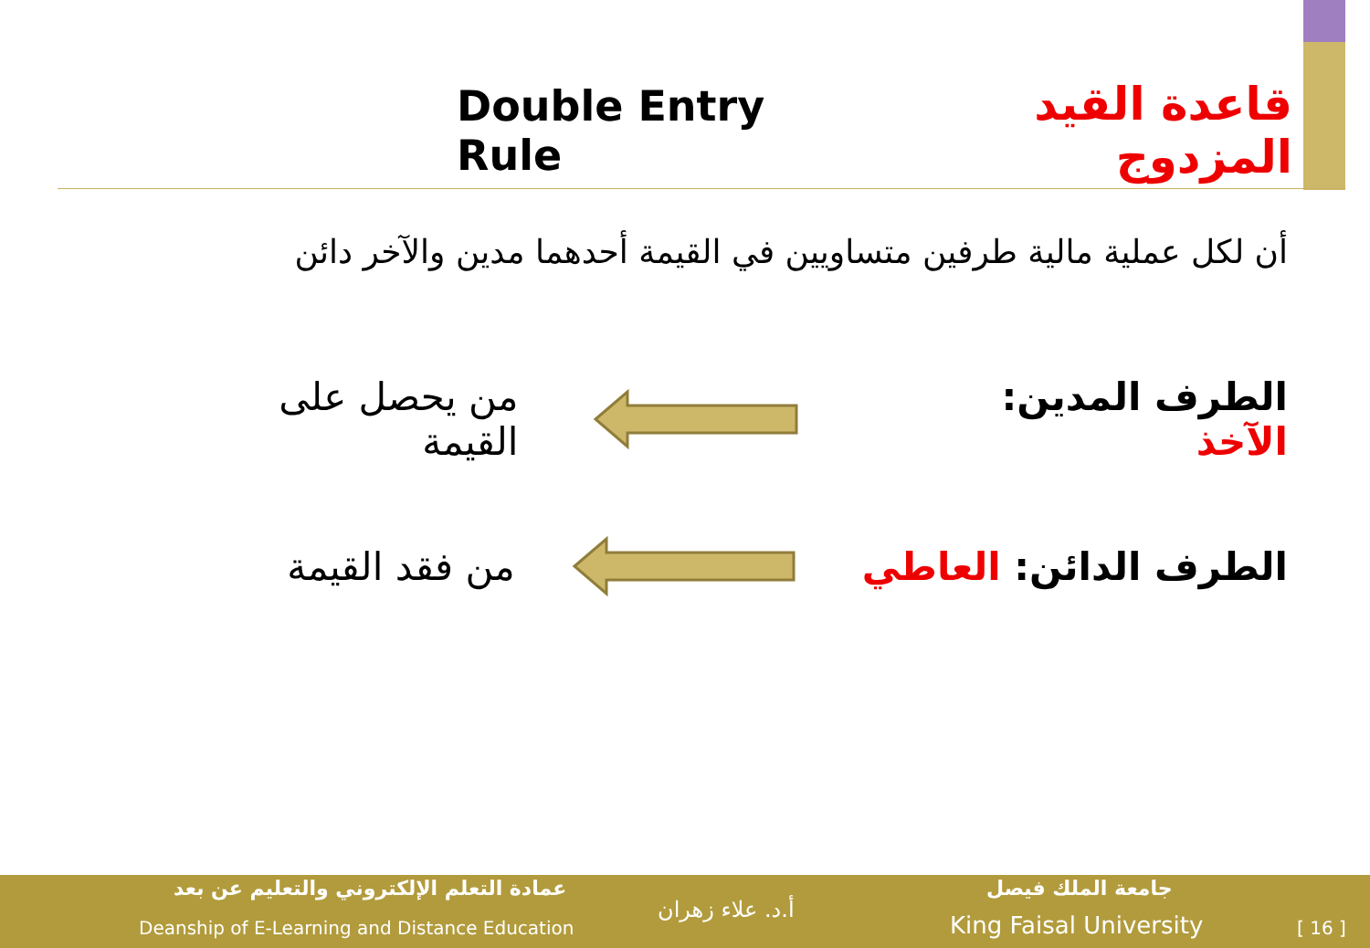Double Entry Rule قاعدة القيد المزدوج
أن لكل عملية مالية طرفين متساويين في القيمة أحدهما مدين والآخر دائن
الطرف المدين: الآخذ من يحصل على القيمة
الطرف الدائن: العاطي من فقد القيمة
عمادة التعلم الإلكتروني والتعليم عن بعد
Deanship of E-Learning and Distance Education
أ.د. علاء زهران
جامعة الملك فيصل
King Faisal University [ 16 ]